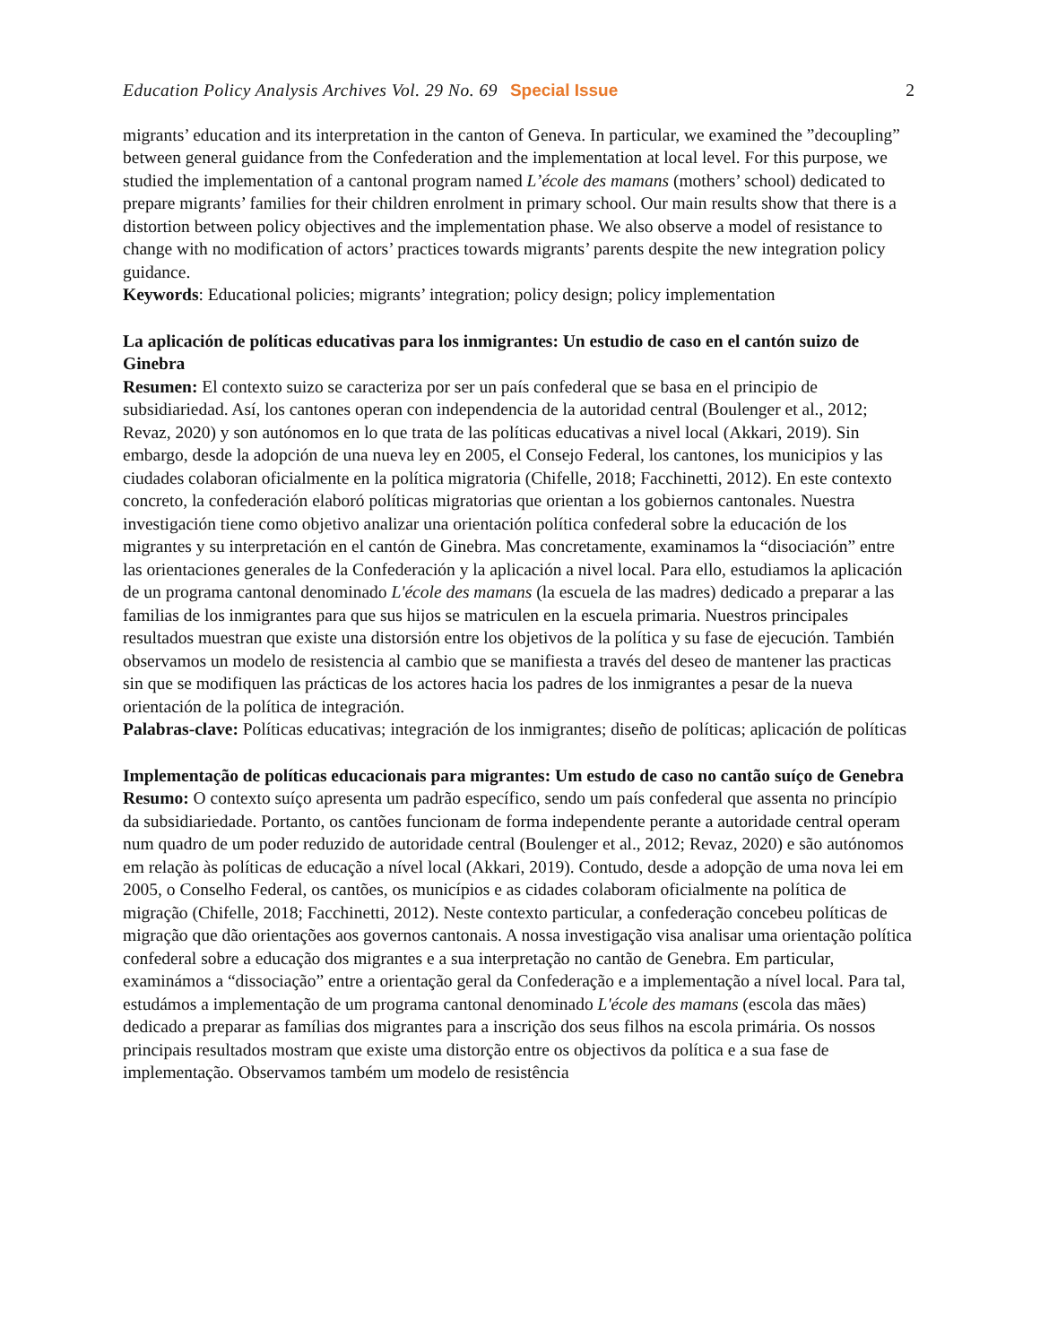Education Policy Analysis Archives Vol. 29 No. 69 Special Issue 2
migrants’ education and its interpretation in the canton of Geneva. In particular, we examined the ”decoupling” between general guidance from the Confederation and the implementation at local level. For this purpose, we studied the implementation of a cantonal program named L’école des mamans (mothers’ school) dedicated to prepare migrants’ families for their children enrolment in primary school. Our main results show that there is a distortion between policy objectives and the implementation phase. We also observe a model of resistance to change with no modification of actors’ practices towards migrants’ parents despite the new integration policy guidance.
Keywords: Educational policies; migrants’ integration; policy design; policy implementation
La aplicación de políticas educativas para los inmigrantes: Un estudio de caso en el cantón suizo de Ginebra
Resumen: El contexto suizo se caracteriza por ser un país confederal que se basa en el principio de subsidiariedad. Así, los cantones operan con independencia de la autoridad central (Boulenger et al., 2012; Revaz, 2020) y son autónomos en lo que trata de las políticas educativas a nivel local (Akkari, 2019). Sin embargo, desde la adopción de una nueva ley en 2005, el Consejo Federal, los cantones, los municipios y las ciudades colaboran oficialmente en la política migratoria (Chifelle, 2018; Facchinetti, 2012). En este contexto concreto, la confederación elaboró políticas migratorias que orientan a los gobiernos cantonales. Nuestra investigación tiene como objetivo analizar una orientación política confederal sobre la educación de los migrantes y su interpretación en el cantón de Ginebra. Mas concretamente, examinamos la “disociación” entre las orientaciones generales de la Confederación y la aplicación a nivel local. Para ello, estudiamos la aplicación de un programa cantonal denominado L'école des mamans (la escuela de las madres) dedicado a preparar a las familias de los inmigrantes para que sus hijos se matriculen en la escuela primaria. Nuestros principales resultados muestran que existe una distorsión entre los objetivos de la política y su fase de ejecución. También observamos un modelo de resistencia al cambio que se manifiesta a través del deseo de mantener las practicas sin que se modifiquen las prácticas de los actores hacia los padres de los inmigrantes a pesar de la nueva orientación de la política de integración.
Palabras-clave: Políticas educativas; integración de los inmigrantes; diseño de políticas; aplicación de políticas
Implementação de políticas educacionais para migrantes: Um estudo de caso no cantão suíço de Genebra
Resumo: O contexto suíço apresenta um padrão específico, sendo um país confederal que assenta no princípio da subsidiariedade. Portanto, os cantões funcionam de forma independente perante a autoridade central operam num quadro de um poder reduzido de autoridade central (Boulenger et al., 2012; Revaz, 2020) e são autónomos em relação às políticas de educação a nível local (Akkari, 2019). Contudo, desde a adopção de uma nova lei em 2005, o Conselho Federal, os cantões, os municípios e as cidades colaboram oficialmente na política de migração (Chifelle, 2018; Facchinetti, 2012). Neste contexto particular, a confederação concebeu políticas de migração que dão orientações aos governos cantonais. A nossa investigação visa analisar uma orientação política confederal sobre a educação dos migrantes e a sua interpretação no cantão de Genebra. Em particular, examinámos a “dissociação” entre a orientação geral da Confederação e a implementação a nível local. Para tal, estudámos a implementação de um programa cantonal denominado L'école des mamans (escola das mães) dedicado a preparar as famílias dos migrantes para a inscrição dos seus filhos na escola primária. Os nossos principais resultados mostram que existe uma distorção entre os objectivos da política e a sua fase de implementação. Observamos também um modelo de resistência